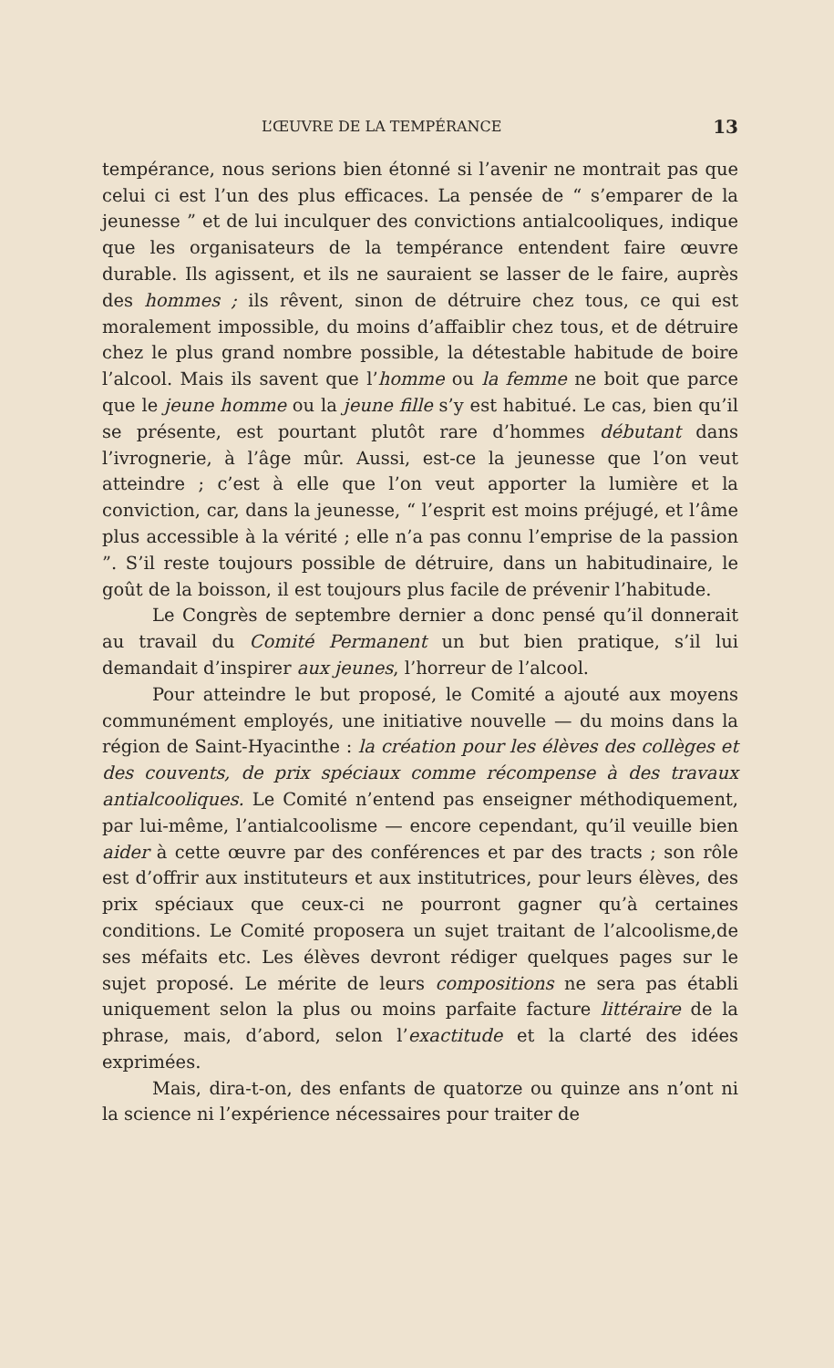L’ŒUVRE DE LA TEMPÉRANCE 13
tempérance, nous serions bien étonné si l’avenir ne montrait pas que celui ci est l’un des plus efficaces. La pensée de “ s’emparer de la jeunesse ” et de lui inculquer des convictions antialcooliques, indique que les organisateurs de la tempérance entendent faire œuvre durable. Ils agissent, et ils ne sauraient se lasser de le faire, auprès des hommes ; ils rêvent, sinon de détruire chez tous, ce qui est moralement impossible, du moins d’affaiblir chez tous, et de détruire chez le plus grand nombre possible, la détestable habitude de boire l’alcool. Mais ils savent que l’homme ou la femme ne boit que parce que le jeune homme ou la jeune fille s’y est habitué. Le cas, bien qu’il se présente, est pourtant plutôt rare d’hommes débutant dans l’ivrognerie, à l’âge mûr. Aussi, est-ce la jeunesse que l’on veut atteindre ; c’est à elle que l’on veut apporter la lumière et la conviction, car, dans la jeunesse, “ l’esprit est moins préjugé, et l’âme plus accessible à la vérité ; elle n’a pas connu l’emprise de la passion ”. S’il reste toujours possible de détruire, dans un habitudinaire, le goût de la boisson, il est toujours plus facile de prévenir l’habitude.
Le Congrès de septembre dernier a donc pensé qu’il donnerait au travail du Comité Permanent un but bien pratique, s’il lui demandait d’inspirer aux jeunes, l’horreur de l’alcool.
Pour atteindre le but proposé, le Comité a ajouté aux moyens communément employés, une initiative nouvelle — du moins dans la région de Saint-Hyacinthe : la création pour les élèves des collèges et des couvents, de prix spéciaux comme récompense à des travaux antialcooliques. Le Comité n’entend pas enseigner méthodiquement, par lui-même, l’antialcoolisme — encore cependant, qu’il veuille bien aider à cette œuvre par des conférences et par des tracts ; son rôle est d’offrir aux instituteurs et aux institutrices, pour leurs élèves, des prix spéciaux que ceux-ci ne pourront gagner qu’à certaines conditions. Le Comité proposera un sujet traitant de l’alcoolisme,de ses méfaits etc. Les élèves devront rédiger quelques pages sur le sujet proposé. Le mérite de leurs compositions ne sera pas établi uniquement selon la plus ou moins parfaite facture littéraire de la phrase, mais, d’abord, selon l’exactitude et la clarté des idées exprimées.
Mais, dira-t-on, des enfants de quatorze ou quinze ans n’ont ni la science ni l’expérience nécessaires pour traiter de